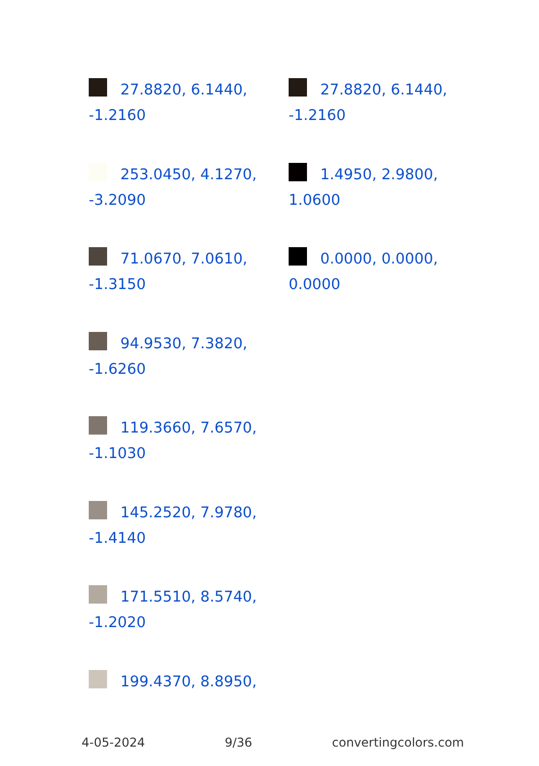27.8820, 6.1440, -1.2160
27.8820, 6.1440, -1.2160
253.0450, 4.1270, -3.2090
1.4950, 2.9800, 1.0600
71.0670, 7.0610, -1.3150
0.0000, 0.0000, 0.0000
94.9530, 7.3820, -1.6260
119.3660, 7.6570, -1.1030
145.2520, 7.9780, -1.4140
171.5510, 8.5740, -1.2020
199.4370, 8.8950,
4-05-2024 9/36 convertingcolors.com